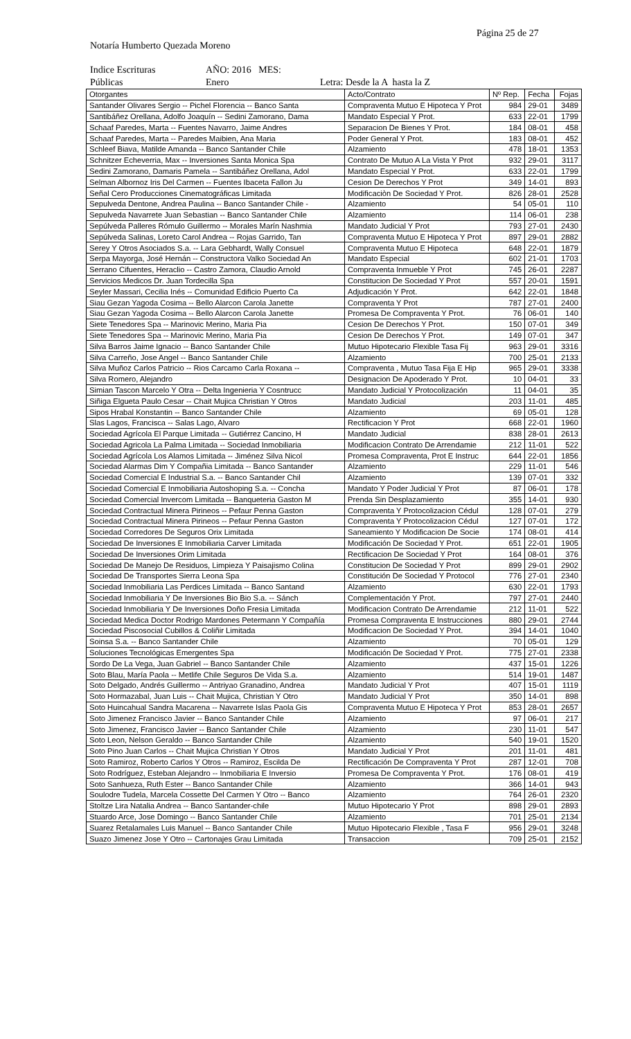Página 25 de 27
Notaría Humberto Quezada Moreno
Indice Escrituras
Públicas
AÑO: 2016 MES:
Enero
Letra: Desde la A hasta la Z
| Otorgantes | Acto/Contrato | Nº Rep. | Fecha | Fojas |
| --- | --- | --- | --- | --- |
| Santander Olivares Sergio -- Pichel Florencia -- Banco Santa | Compraventa Mutuo E Hipoteca Y Prot | 984 | 29-01 | 3489 |
| Santibáñez Orellana, Adolfo Joaquín -- Sedini Zamorano, Dama | Mandato Especial Y Prot. | 633 | 22-01 | 1799 |
| Schaaf Paredes, Marta -- Fuentes Navarro, Jaime Andres | Separacion De Bienes Y Prot. | 184 | 08-01 | 458 |
| Schaaf Paredes, Marta -- Paredes Maibien, Ana Maria | Poder General Y Prot. | 183 | 08-01 | 452 |
| Schleef Biava, Matilde Amanda -- Banco Santander Chile | Alzamiento | 478 | 18-01 | 1353 |
| Schnitzer Echeverria, Max -- Inversiones Santa Monica Spa | Contrato De Mutuo A La Vista Y Prot | 932 | 29-01 | 3117 |
| Sedini Zamorano, Damaris Pamela -- Santibáñez Orellana, Adol | Mandato Especial Y Prot. | 633 | 22-01 | 1799 |
| Selman Albornoz Iris Del Carmen -- Fuentes Ibaceta Fallon Ju | Cesion De Derechos Y Prot | 349 | 14-01 | 893 |
| Señal Cero Producciones Cinematográficas Limitada | Modificaciòn De Sociedad Y Prot. | 826 | 28-01 | 2528 |
| Sepulveda Dentone, Andrea Paulina -- Banco Santander Chile - | Alzamiento | 54 | 05-01 | 110 |
| Sepulveda Navarrete Juan Sebastian -- Banco Santander Chile | Alzamiento | 114 | 06-01 | 238 |
| Sepúlveda Palleres Rómulo Guillermo -- Morales Marín Nashmia | Mandato Judicial Y Prot | 793 | 27-01 | 2430 |
| Sepúlveda Salinas, Loreto Carol Andrea -- Rojas Garrido, Tan | Compraventa Mutuo E Hipoteca Y Prot | 897 | 29-01 | 2882 |
| Serey Y Otros Asociados S.a. -- Lara Gebhardt, Wally Consuel | Compraventa Mutuo E Hipoteca | 648 | 22-01 | 1879 |
| Serpa Mayorga, José Hernán -- Constructora Valko Sociedad An | Mandato Especial | 602 | 21-01 | 1703 |
| Serrano Cifuentes, Heraclio -- Castro Zamora, Claudio Arnold | Compraventa Inmueble Y Prot | 745 | 26-01 | 2287 |
| Servicios Medicos Dr. Juan Tordecilla Spa | Constitucion De Sociedad Y Prot | 557 | 20-01 | 1591 |
| Seyler Massari, Cecilia Inés -- Comunidad Edificio Puerto Ca | Adjudicación Y Prot. | 642 | 22-01 | 1848 |
| Siau Gezan Yagoda Cosima -- Bello Alarcon Carola Janette | Compraventa Y Prot | 787 | 27-01 | 2400 |
| Siau Gezan Yagoda Cosima -- Bello Alarcon Carola Janette | Promesa De Compraventa Y Prot. | 76 | 06-01 | 140 |
| Siete Tenedores Spa -- Marinovic Merino, Maria Pia | Cesion De Derechos Y Prot. | 150 | 07-01 | 349 |
| Siete Tenedores Spa -- Marinovic Merino, Maria Pia | Cesion De Derechos Y Prot. | 149 | 07-01 | 347 |
| Silva Barros Jaime Ignacio -- Banco Santander Chile | Mutuo Hipotecario Flexible Tasa Fij | 963 | 29-01 | 3316 |
| Silva Carreño, Jose Angel -- Banco Santander Chile | Alzamiento | 700 | 25-01 | 2133 |
| Silva Muñoz Carlos Patricio -- Rios Carcamo Carla Roxana -- | Compraventa , Mutuo Tasa Fija E Hip | 965 | 29-01 | 3338 |
| Silva Romero, Alejandro | Designacion De Apoderado Y Prot. | 10 | 04-01 | 33 |
| Simian Tascon Marcelo Y Otra -- Delta Ingenieria Y Cosntrucc | Mandato Judicial Y Protocolización | 11 | 04-01 | 35 |
| Siñiga Elgueta Paulo Cesar -- Chait Mujica Christian Y Otros | Mandato Judicial | 203 | 11-01 | 485 |
| Sipos Hrabal Konstantin -- Banco Santander Chile | Alzamiento | 69 | 05-01 | 128 |
| Slas Lagos, Francisca -- Salas Lago, Alvaro | Rectificacion Y Prot | 668 | 22-01 | 1960 |
| Sociedad Agrícola El Parque Limitada -- Gutiérrez Cancino, H | Mandato Judicial | 838 | 28-01 | 2613 |
| Sociedad Agricola La Palma Limitada -- Sociedad Inmobiliaria | Modificacion Contrato De Arrendamie | 212 | 11-01 | 522 |
| Sociedad Agrícola Los Alamos Limitada -- Jiménez Silva Nicol | Promesa Compraventa, Prot E Instruc | 644 | 22-01 | 1856 |
| Sociedad Alarmas Dim Y Compañia Limitada -- Banco Santander | Alzamiento | 229 | 11-01 | 546 |
| Sociedad Comercial E Industrial S.a. -- Banco Santander Chil | Alzamiento | 139 | 07-01 | 332 |
| Sociedad Comercial E Inmobiliaria Autoshoping S.a. -- Concha | Mandato Y Poder Judicial Y Prot | 87 | 06-01 | 178 |
| Sociedad Comercial Invercom Limitada -- Banqueteria Gaston M | Prenda Sin Desplazamiento | 355 | 14-01 | 930 |
| Sociedad Contractual Minera Pirineos -- Pefaur Penna Gaston | Compraventa Y Protocolizacion Cédul | 128 | 07-01 | 279 |
| Sociedad Contractual Minera Pirineos -- Pefaur Penna Gaston | Compraventa Y Protocolizacion Cédul | 127 | 07-01 | 172 |
| Sociedad Corredores De Seguros Orix Limitada | Saneamiento Y Modificacion De Socie | 174 | 08-01 | 414 |
| Sociedad De Inversiones E Inmobiliaria Carver Limitada | Modificación De Sociedad Y Prot. | 651 | 22-01 | 1905 |
| Sociedad De Inversiones Orim Limitada | Rectificacion De Sociedad Y Prot | 164 | 08-01 | 376 |
| Sociedad De Manejo De Residuos, Limpieza Y Paisajismo Colina | Constitucion De Sociedad Y Prot | 899 | 29-01 | 2902 |
| Sociedad De Transportes Sierra Leona Spa | Constitución De Sociedad Y Protocol | 776 | 27-01 | 2340 |
| Sociedad Inmobiliaria Las Perdices Limitada -- Banco Santand | Alzamiento | 630 | 22-01 | 1793 |
| Sociedad Inmobiliaria Y De Inversiones Bio Bio S.a. -- Sánch | Complementación Y Prot. | 797 | 27-01 | 2440 |
| Sociedad Inmobiliaria Y De Inversiones Doño Fresia Limitada | Modificacion Contrato De Arrendamie | 212 | 11-01 | 522 |
| Sociedad Medica Doctor Rodrigo Mardones Petermann Y Compañía | Promesa Compraventa E Instrucciones | 880 | 29-01 | 2744 |
| Sociedad Piscosocial Cubillos & Coliñir Limitada | Modificacion De Sociedad Y Prot. | 394 | 14-01 | 1040 |
| Soinsa S.a. -- Banco Santander Chile | Alzamiento | 70 | 05-01 | 129 |
| Soluciones Tecnológicas Emergentes Spa | Modificación De Sociedad Y Prot. | 775 | 27-01 | 2338 |
| Sordo De La Vega, Juan Gabriel -- Banco Santander Chile | Alzamiento | 437 | 15-01 | 1226 |
| Soto Blau, María Paola -- Metlife Chile Seguros De Vida S.a. | Alzamiento | 514 | 19-01 | 1487 |
| Soto Delgado, Andrés Guillermo -- Antriyao Granadino, Andrea | Mandato Judicial Y Prot | 407 | 15-01 | 1119 |
| Soto Hormazabal, Juan Luis -- Chait Mujica, Christian Y Otro | Mandato Judicial Y Prot | 350 | 14-01 | 898 |
| Soto Huincahual Sandra Macarena -- Navarrete Islas Paola Gis | Compraventa Mutuo E Hipoteca Y Prot | 853 | 28-01 | 2657 |
| Soto Jimenez Francisco Javier -- Banco Santander Chile | Alzamiento | 97 | 06-01 | 217 |
| Soto Jimenez, Francisco Javier -- Banco Santander Chile | Alzamiento | 230 | 11-01 | 547 |
| Soto Leon, Nelson Geraldo -- Banco Santander Chile | Alzamiento | 540 | 19-01 | 1520 |
| Soto Pino Juan Carlos -- Chait Mujica Christian Y Otros | Mandato Judicial Y Prot | 201 | 11-01 | 481 |
| Soto Ramiroz, Roberto Carlos Y Otros -- Ramiroz, Escilda De | Rectificación De Compraventa Y Prot | 287 | 12-01 | 708 |
| Soto Rodríguez, Esteban Alejandro -- Inmobiliaria E Inversio | Promesa De Compraventa Y Prot. | 176 | 08-01 | 419 |
| Soto Sanhueza, Ruth Ester -- Banco Santander Chile | Alzamiento | 366 | 14-01 | 943 |
| Soulodre Tudela, Marcela Cossette Del Carmen Y Otro -- Banco | Alzamiento | 764 | 26-01 | 2320 |
| Stoltze Lira Natalia Andrea -- Banco Santander-chile | Mutuo Hipotecario Y Prot | 898 | 29-01 | 2893 |
| Stuardo Arce, Jose Domingo -- Banco Santander Chile | Alzamiento | 701 | 25-01 | 2134 |
| Suarez Retalamales Luis Manuel -- Banco Santander Chile | Mutuo Hipotecario Flexible , Tasa F | 956 | 29-01 | 3248 |
| Suazo Jimenez Jose Y Otro -- Cartonajes Grau Limitada | Transaccion | 709 | 25-01 | 2152 |